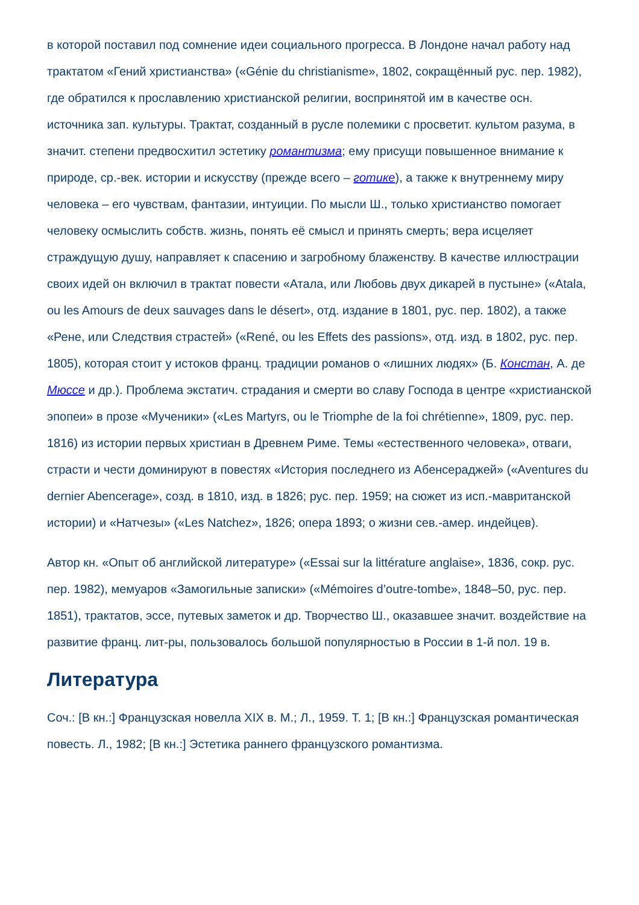в которой поставил под сомнение идеи социального прогресса. В Лондоне начал работу над трактатом «Гений христианства» («Génie du christianisme», 1802, сокращённый рус. пер. 1982), где обратился к прославлению христианской религии, воспринятой им в качестве осн. источника зап. культуры. Трактат, созданный в русле полемики с просветит. культом разума, в значит. степени предвосхитил эстетику романтизма; ему присущи повышенное внимание к природе, ср.-век. истории и искусству (прежде всего – готике), а также к внутреннему миру человека – его чувствам, фантазии, интуиции. По мысли Ш., только христианство помогает человеку осмыслить собств. жизнь, понять её смысл и принять смерть; вера исцеляет страждущую душу, направляет к спасению и загробному блаженству. В качестве иллюстрации своих идей он включил в трактат повести «Атала, или Любовь двух дикарей в пустыне» («Atala, ou les Amours de deux sauvages dans le désert», отд. издание в 1801, рус. пер. 1802), а также «Рене, или Следствия страстей» («René, ou les Effets des passions», отд. изд. в 1802, рус. пер. 1805), которая стоит у истоков франц. традиции романов о «лишних людях» (Б. Констан, А. де Мюссе и др.). Проблема экстатич. страдания и смерти во славу Господа в центре «христианской эпопеи» в прозе «Мученики» («Les Martyrs, ou le Triomphe de la foi chrétienne», 1809, рус. пер. 1816) из истории первых христиан в Древнем Риме. Темы «естественного человека», отваги, страсти и чести доминируют в повестях «История последнего из Абенсераджей» («Aventures du dernier Abencerage», созд. в 1810, изд. в 1826; рус. пер. 1959; на сюжет из исп.-мавританской истории) и «Натчезы» («Les Natchez», 1826; опера 1893; о жизни сев.-амер. индейцев).
Автор кн. «Опыт об английской литературе» («Essai sur la littérature anglaise», 1836, сокр. рус. пер. 1982), мемуаров «Замогильные записки» («Mémoires d’outre-tombe», 1848–50, рус. пер. 1851), трактатов, эссе, путевых заметок и др. Творчество Ш., оказавшее значит. воздействие на развитие франц. лит-ры, пользовалось большой популярностью в России в 1-й пол. 19 в.
Литература
Соч.: [В кн.:] Французская новелла XIX в. М.; Л., 1959. Т. 1; [В кн.:] Французская романтическая повесть. Л., 1982; [В кн.:] Эстетика раннего французского романтизма.